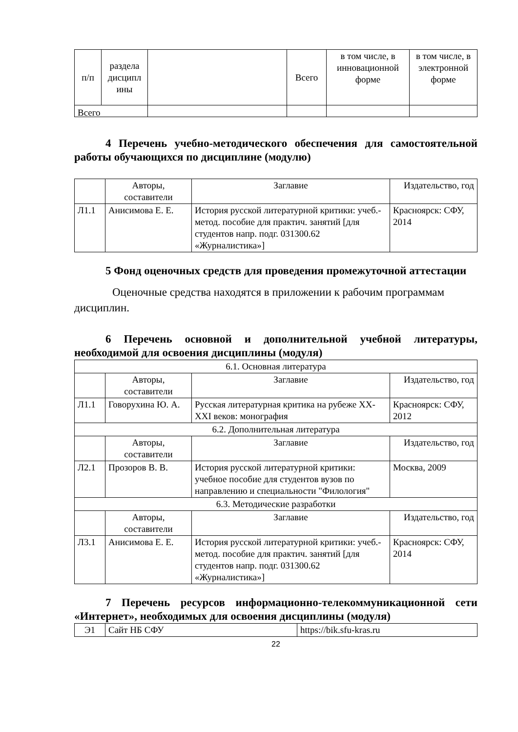| п/п | раздела дисципл ины | | Всего | в том числе, в инновационной форме | в том числе, в электронной форме |
| Всего | | | | | |
4 Перечень учебно-методического обеспечения для самостоятельной работы обучающихся по дисциплине (модулю)
| | Авторы, составители | Заглавие | Издательство, год |
| Л1.1 | Анисимова Е. Е. | История русской литературной критики: учеб.-метод. пособие для практич. занятий [для студентов напр. подг. 031300.62 «Журналистика»] | Красноярск: СФУ, 2014 |
5 Фонд оценочных средств для проведения промежуточной аттестации
Оценочные средства находятся в приложении к рабочим программам дисциплин.
6 Перечень основной и дополнительной учебной литературы, необходимой для освоения дисциплины (модуля)
| 6.1. Основная литература | | | |
| | Авторы, составители | Заглавие | Издательство, год |
| Л1.1 | Говорухина Ю. А. | Русская литературная критика на рубеже XX-XXI веков: монография | Красноярск: СФУ, 2012 |
| 6.2. Дополнительная литература | | | |
| | Авторы, составители | Заглавие | Издательство, год |
| Л2.1 | Прозоров В. В. | История русской литературной критики: учебное пособие для студентов вузов по направлению и специальности "Филология" | Москва, 2009 |
| 6.3. Методические разработки | | | |
| | Авторы, составители | Заглавие | Издательство, год |
| Л3.1 | Анисимова Е. Е. | История русской литературной критики: учеб.-метод. пособие для практич. занятий [для студентов напр. подг. 031300.62 «Журналистика»] | Красноярск: СФУ, 2014 |
7 Перечень ресурсов информационно-телекоммуникационной сети «Интернет», необходимых для освоения дисциплины (модуля)
| Э1 | Сайт НБ СФУ | https://bik.sfu-kras.ru |
22